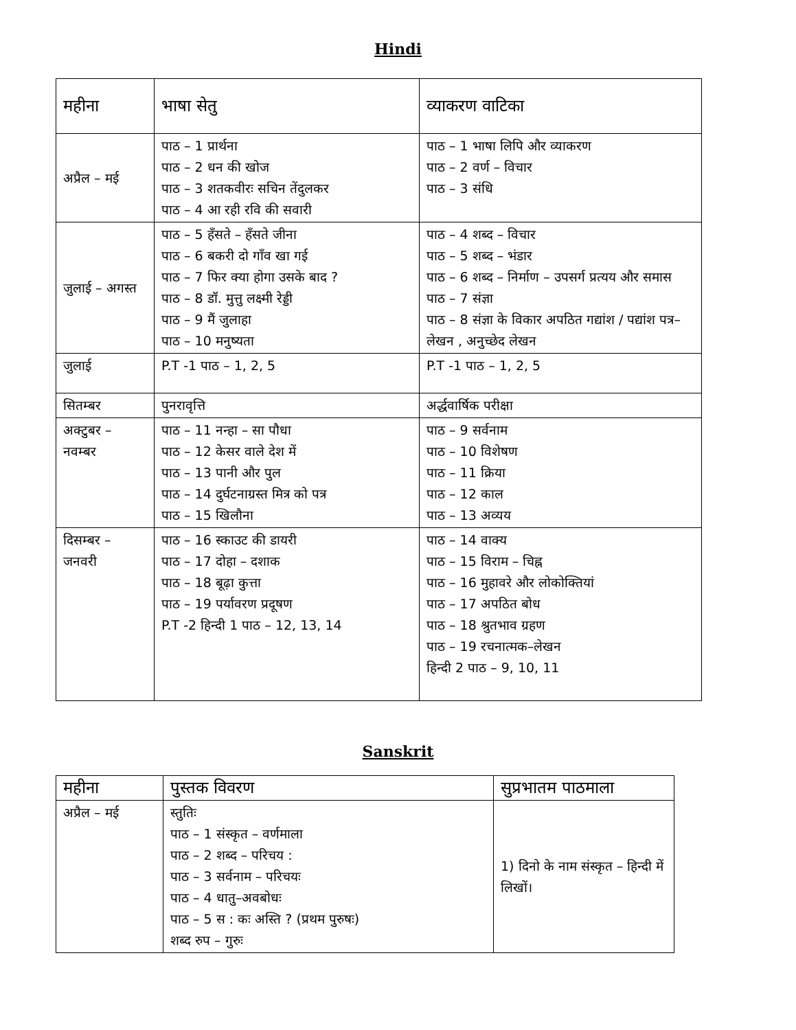Hindi
| महीना | भाषा सेतु | व्याकरण वाटिका |
| अप्रैल – मई | पाठ – 1 प्रार्थना पाठ – 2 धन की खोज पाठ – 3 शतकवीरः सचिन तेंदुलकर पाठ – 4 आ रही रवि की सवारी | पाठ – 1 भाषा लिपि और व्याकरण पाठ – 2 वर्ण – विचार पाठ – 3 संधि |
| जुलाई – अगस्त | पाठ – 5 हँसते – हँसते जीना पाठ – 6 बकरी दो गाँव खा गई पाठ – 7 फिर क्या होगा उसके बाद ? पाठ – 8 डॉ. मुत्तु लक्ष्मी रेड्डी पाठ – 9 मैं जुलाहा पाठ – 10 मनुष्यता | पाठ – 4 शब्द – विचार पाठ – 5 शब्द – भंडार पाठ – 6 शब्द – निर्माण – उपसर्ग प्रत्यय और समास पाठ – 7 संज्ञा पाठ – 8 संज्ञा के विकार अपठित गद्यांश / पद्यांश पत्र–लेखन , अनुच्छेद लेखन |
| जुलाई | P.T -1 पाठ – 1, 2, 5 | P.T -1 पाठ – 1, 2, 5 |
| सितम्बर | पुनरावृत्ति | अर्द्धवार्षिक परीक्षा |
| अक्टुबर – नवम्बर | पाठ – 11 नन्हा – सा पौधा पाठ – 12 केसर वाले देश में पाठ – 13 पानी और पुल पाठ – 14 दुर्घटनाग्रस्त मित्र को पत्र पाठ – 15 खिलौना | पाठ – 9 सर्वनाम पाठ – 10 विशेषण पाठ – 11 क्रिया पाठ – 12 काल पाठ – 13 अव्यय |
| दिसम्बर – जनवरी | पाठ – 16 स्काउट की डायरी पाठ – 17 दोहा – दशाक पाठ – 18 बूढ़ा कुत्ता पाठ – 19 पर्यावरण प्रदूषण P.T -2 हिन्दी 1 पाठ – 12, 13, 14 | पाठ – 14 वाक्य पाठ – 15 विराम – चिह्न पाठ – 16 मुहावरे और लोकोक्तियां पाठ – 17 अपठित बोध पाठ – 18 श्रुतभाव ग्रहण पाठ – 19 रचनात्मक–लेखन हिन्दी 2 पाठ – 9, 10, 11 |
Sanskrit
| महीना | पुस्तक विवरण | सुप्रभातम पाठमाला |
| अप्रैल – मई | स्तुतिः पाठ – 1 संस्कृत – वर्णमाला पाठ – 2 शब्द – परिचय : पाठ – 3 सर्वनाम – परिचयः पाठ – 4 धातु–अवबोधः पाठ – 5 स : कः अस्ति ? (प्रथम पुरुषः) शब्द रुप – गुरुः | 1) दिनो के नाम संस्कृत – हिन्दी में लिखों। |